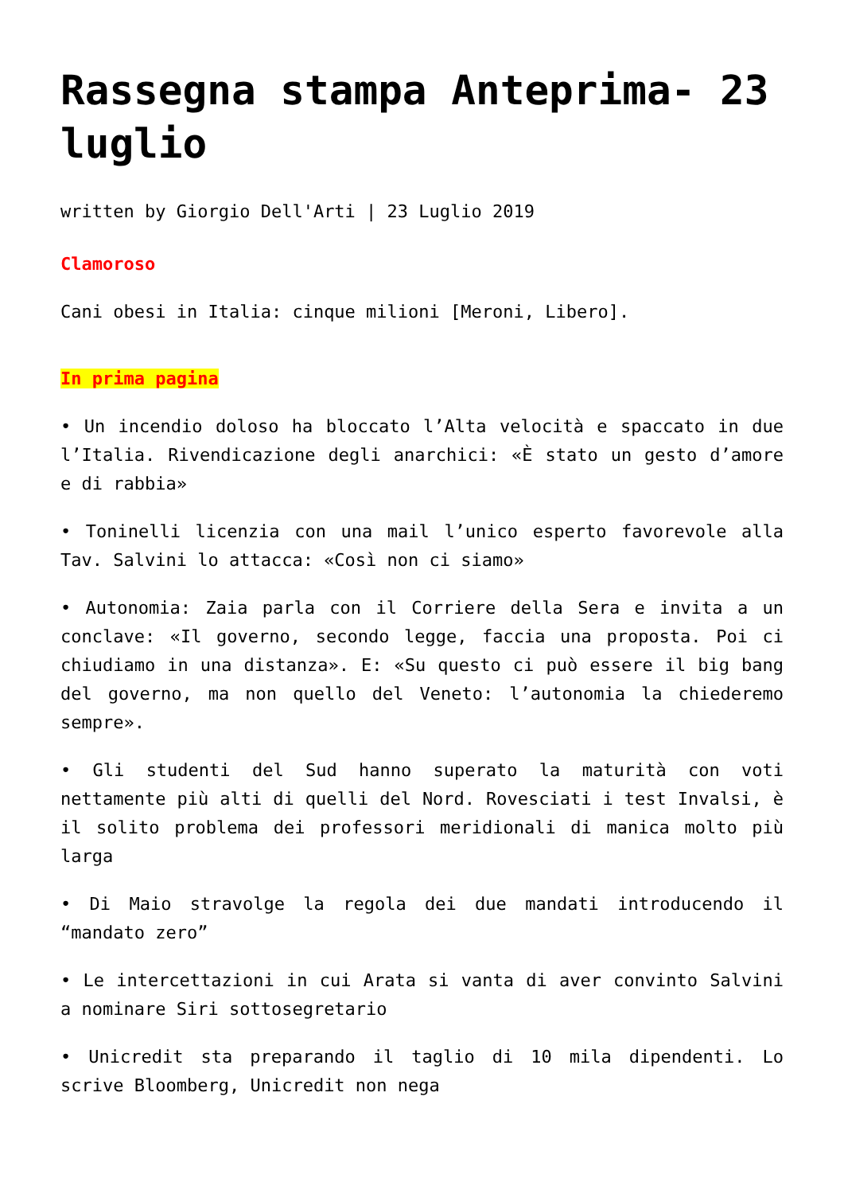Rassegna stampa Anteprima- 23 luglio
written by Giorgio Dell'Arti | 23 Luglio 2019
Clamoroso
Cani obesi in Italia: cinque milioni [Meroni, Libero].
In prima pagina
• Un incendio doloso ha bloccato l’Alta velocità e spaccato in due l’Italia. Rivendicazione degli anarchici: «È stato un gesto d’amore e di rabbia»
• Toninelli licenzia con una mail l’unico esperto favorevole alla Tav. Salvini lo attacca: «Così non ci siamo»
• Autonomia: Zaia parla con il Corriere della Sera e invita a un conclave: «Il governo, secondo legge, faccia una proposta. Poi ci chiudiamo in una distanza». E: «Su questo ci può essere il big bang del governo, ma non quello del Veneto: l’autonomia la chiederemo sempre».
• Gli studenti del Sud hanno superato la maturità con voti nettamente più alti di quelli del Nord. Rovesciati i test Invalsi, è il solito problema dei professori meridionali di manica molto più larga
• Di Maio stravolge la regola dei due mandati introducendo il “mandato zero”
• Le intercettazioni in cui Arata si vanta di aver convinto Salvini a nominare Siri sottosegretario
• Unicredit sta preparando il taglio di 10 mila dipendenti. Lo scrive Bloomberg, Unicredit non nega